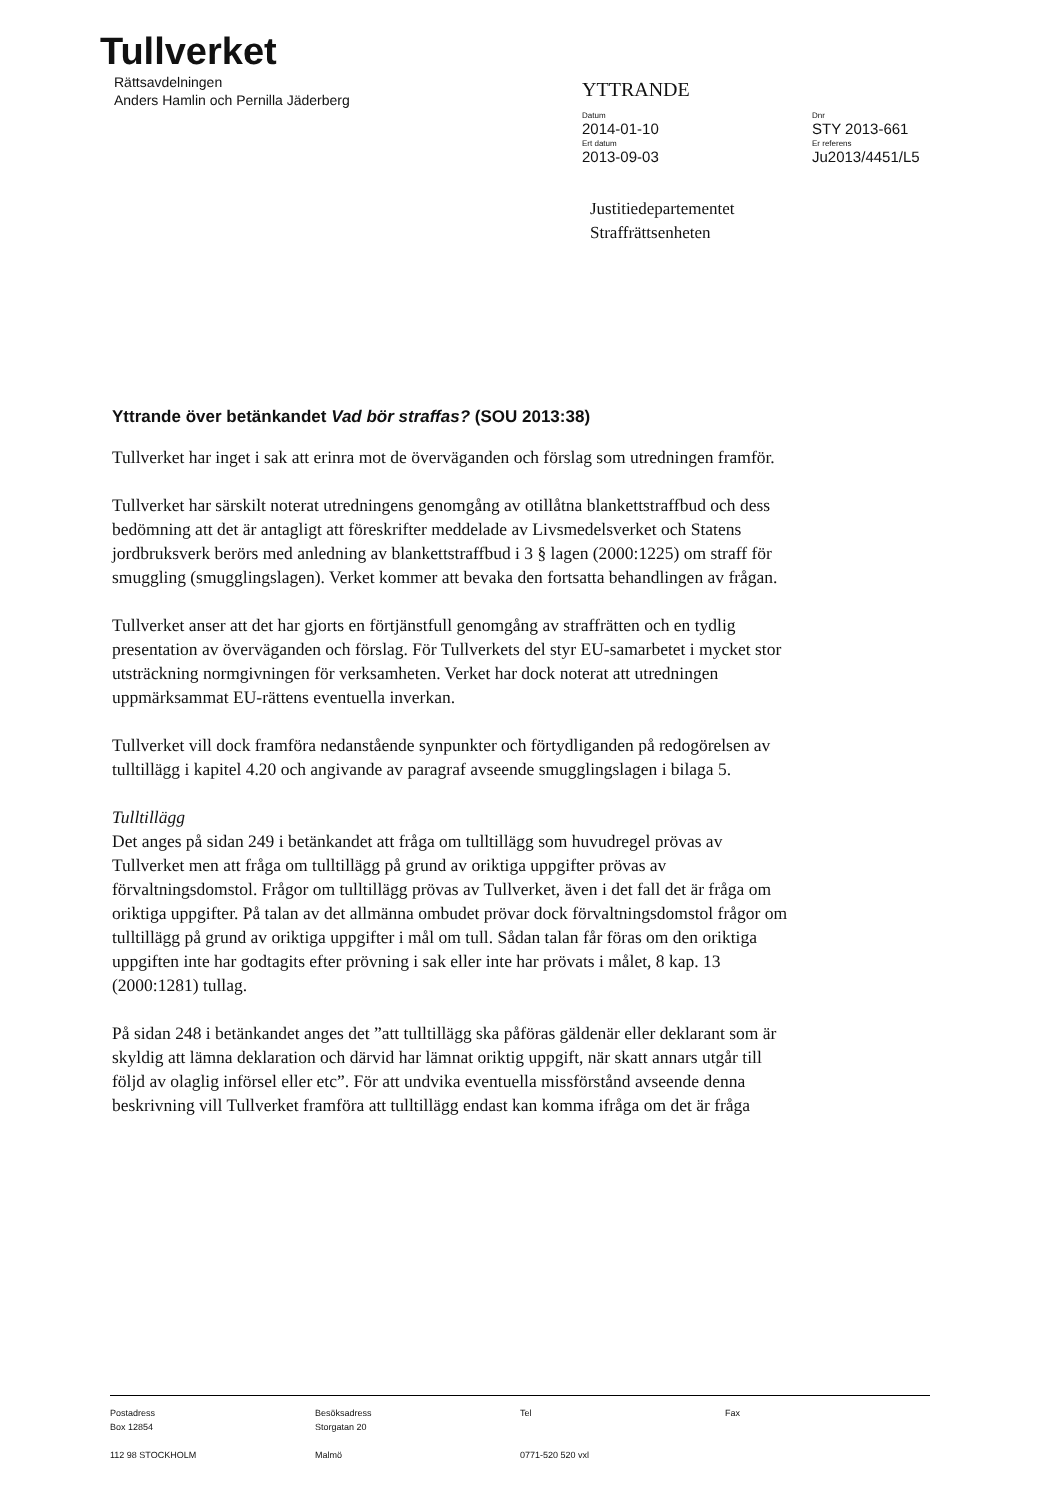Tullverket
Rättsavdelningen
Anders Hamlin och Pernilla Jäderberg
YTTRANDE
Datum
2014-01-10
Ert datum
2013-09-03
Dnr
STY 2013-661
Er referens
Ju2013/4451/L5
Justitiedepartementet
Straffrättsenheten
Yttrande över betänkandet Vad bör straffas? (SOU 2013:38)
Tullverket har inget i sak att erinra mot de överväganden och förslag som utredningen framför.
Tullverket har särskilt noterat utredningens genomgång av otillåtna blankettstraffbud och dess bedömning att det är antagligt att föreskrifter meddelade av Livsmedelsverket och Statens jordbruksverk berörs med anledning av blankettstraffbud i 3 § lagen (2000:1225) om straff för smuggling (smugglingslagen). Verket kommer att bevaka den fortsatta behandlingen av frågan.
Tullverket anser att det har gjorts en förtjänstfull genomgång av straffrätten och en tydlig presentation av överväganden och förslag. För Tullverkets del styr EU-samarbetet i mycket stor utsträckning normgivningen för verksamheten. Verket har dock noterat att utredningen uppmärksammat EU-rättens eventuella inverkan.
Tullverket vill dock framföra nedanstående synpunkter och förtydliganden på redogörelsen av tulltillägg i kapitel 4.20 och angivande av paragraf avseende smugglingslagen i bilaga 5.
Tulltillägg
Det anges på sidan 249 i betänkandet att fråga om tulltillägg som huvudregel prövas av Tullverket men att fråga om tulltillägg på grund av oriktiga uppgifter prövas av förvaltningsdomstol. Frågor om tulltillägg prövas av Tullverket, även i det fall det är fråga om oriktiga uppgifter. På talan av det allmänna ombudet prövar dock förvaltningsdomstol frågor om tulltillägg på grund av oriktiga uppgifter i mål om tull. Sådan talan får föras om den oriktiga uppgiften inte har godtagits efter prövning i sak eller inte har prövats i målet, 8 kap. 13 (2000:1281) tullag.
På sidan 248 i betänkandet anges det ”att tulltillägg ska påföras gäldenär eller deklarant som är skyldig att lämna deklaration och därvid har lämnat oriktig uppgift, när skatt annars utgår till följd av olaglig införsel eller etc”. För att undvika eventuella missförstånd avseende denna beskrivning vill Tullverket framföra att tulltillägg endast kan komma ifråga om det är fråga
Postadress
Box 12854
112 98 STOCKHOLM
Besöksadress
Storgatan 20
Malmö
Tel
0771-520 520 vxl
Fax